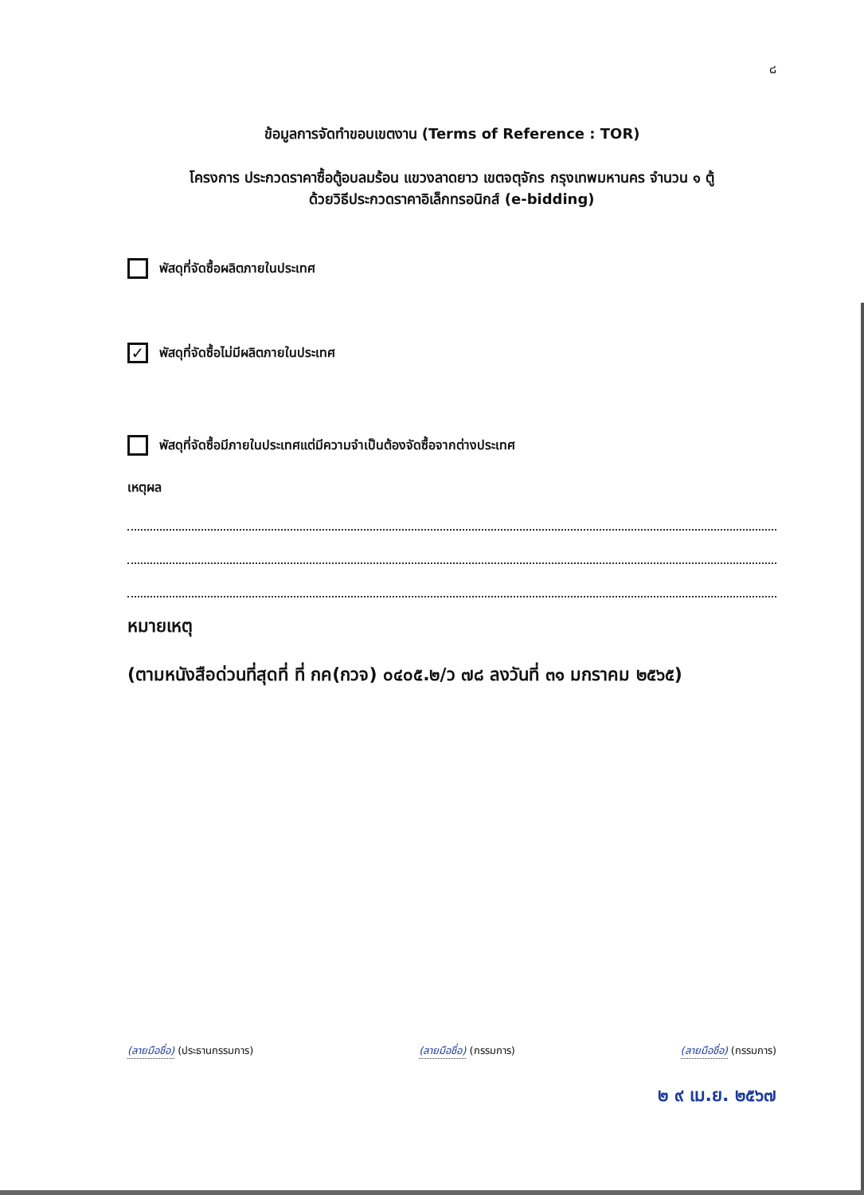๘
ข้อมูลการจัดทำขอบเขตงาน (Terms of Reference : TOR)
โครงการ ประกวดราคาซื้อตู้อบลมร้อน แขวงลาดยาว เขตจตุจักร กรุงเทพมหานคร จำนวน ๑ ตู้
ด้วยวิธีประกวดราคาอิเล็กทรอนิกส์ (e-bidding)
พัสดุที่จัดซื้อผลิตภายในประเทศ
✓
พัสดุที่จัดซื้อไม่มีผลิตภายในประเทศ
พัสดุที่จัดซื้อมีภายในประเทศแต่มีความจำเป็นต้องจัดซื้อจากต่างประเทศ
เหตุผล
หมายเหตุ
(ตามหนังสือด่วนที่สุดที่ ที่ กค(กวจ) ๐๔๐๕.๒/ว ๗๘ ลงวันที่ ๓๑ มกราคม ๒๕๖๕)
(ลายมือชื่อ) (ประธานกรรมการ) (ลายมือชื่อ) (กรรมการ) (ลายมือชื่อ) (กรรมการ)
๒ ๙ เม.ย. ๒๕๖๗